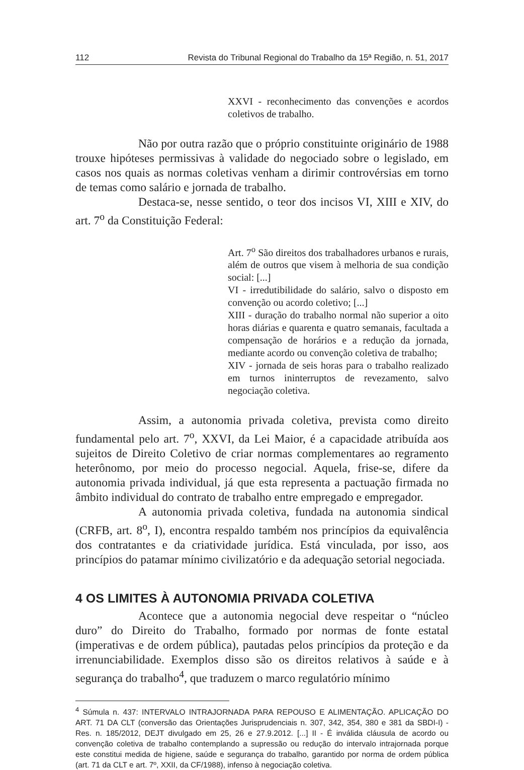112 Revista do Tribunal Regional do Trabalho da 15ª Região, n. 51, 2017
XXVI - reconhecimento das convenções e acordos coletivos de trabalho.
Não por outra razão que o próprio constituinte originário de 1988 trouxe hipóteses permissivas à validade do negociado sobre o legislado, em casos nos quais as normas coletivas venham a dirimir controvérsias em torno de temas como salário e jornada de trabalho.
Destaca-se, nesse sentido, o teor dos incisos VI, XIII e XIV, do art. 7<sup>o</sup> da Constituição Federal:
Art. 7<sup>o</sup> São direitos dos trabalhadores urbanos e rurais, além de outros que visem à melhoria de sua condição social: [...]
VI - irredutibilidade do salário, salvo o disposto em convenção ou acordo coletivo; [...]
XIII - duração do trabalho normal não superior a oito horas diárias e quarenta e quatro semanais, facultada a compensação de horários e a redução da jornada, mediante acordo ou convenção coletiva de trabalho;
XIV - jornada de seis horas para o trabalho realizado em turnos ininterruptos de revezamento, salvo negociação coletiva.
Assim, a autonomia privada coletiva, prevista como direito fundamental pelo art. 7<sup>o</sup>, XXVI, da Lei Maior, é a capacidade atribuída aos sujeitos de Direito Coletivo de criar normas complementares ao regramento heterônomo, por meio do processo negocial. Aquela, frise-se, difere da autonomia privada individual, já que esta representa a pactuação firmada no âmbito individual do contrato de trabalho entre empregado e empregador.
A autonomia privada coletiva, fundada na autonomia sindical (CRFB, art. 8<sup>o</sup>, I), encontra respaldo também nos princípios da equivalência dos contratantes e da criatividade jurídica. Está vinculada, por isso, aos princípios do patamar mínimo civilizatório e da adequação setorial negociada.
4 OS LIMITES À AUTONOMIA PRIVADA COLETIVA
Acontece que a autonomia negocial deve respeitar o “núcleo duro” do Direito do Trabalho, formado por normas de fonte estatal (imperativas e de ordem pública), pautadas pelos princípios da proteção e da irrenunciabilidade. Exemplos disso são os direitos relativos à saúde e à segurança do trabalho<sup>4</sup>, que traduzem o marco regulatório mínimo
<sup>4</sup> Súmula n. 437: INTERVALO INTRAJORNADA PARA REPOUSO E ALIMENTAÇÃO. APLICAÇÃO DO ART. 71 DA CLT (conversão das Orientações Jurisprudenciais n. 307, 342, 354, 380 e 381 da SBDI-I) - Res. n. 185/2012, DEJT divulgado em 25, 26 e 27.9.2012. [...] II - É inválida cláusula de acordo ou convenção coletiva de trabalho contemplando a supressão ou redução do intervalo intrajornada porque este constitui medida de higiene, saúde e segurança do trabalho, garantido por norma de ordem pública (art. 71 da CLT e art. 7º, XXII, da CF/1988), infenso à negociação coletiva.